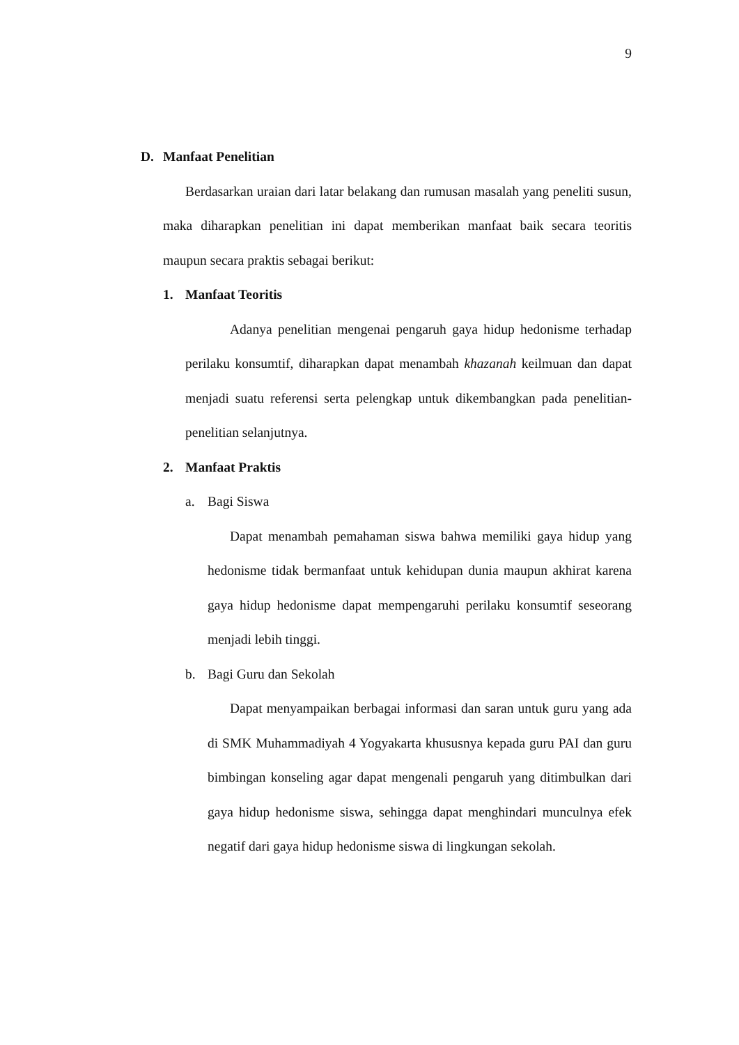9
D. Manfaat Penelitian
Berdasarkan uraian dari latar belakang dan rumusan masalah yang peneliti susun, maka diharapkan penelitian ini dapat memberikan manfaat baik secara teoritis maupun secara praktis sebagai berikut:
1. Manfaat Teoritis
Adanya penelitian mengenai pengaruh gaya hidup hedonisme terhadap perilaku konsumtif, diharapkan dapat menambah khazanah keilmuan dan dapat menjadi suatu referensi serta pelengkap untuk dikembangkan pada penelitian-penelitian selanjutnya.
2. Manfaat Praktis
a. Bagi Siswa
Dapat menambah pemahaman siswa bahwa memiliki gaya hidup yang hedonisme tidak bermanfaat untuk kehidupan dunia maupun akhirat karena gaya hidup hedonisme dapat mempengaruhi perilaku konsumtif seseorang menjadi lebih tinggi.
b. Bagi Guru dan Sekolah
Dapat menyampaikan berbagai informasi dan saran untuk guru yang ada di SMK Muhammadiyah 4 Yogyakarta khususnya kepada guru PAI dan guru bimbingan konseling agar dapat mengenali pengaruh yang ditimbulkan dari gaya hidup hedonisme siswa, sehingga dapat menghindari munculnya efek negatif dari gaya hidup hedonisme siswa di lingkungan sekolah.